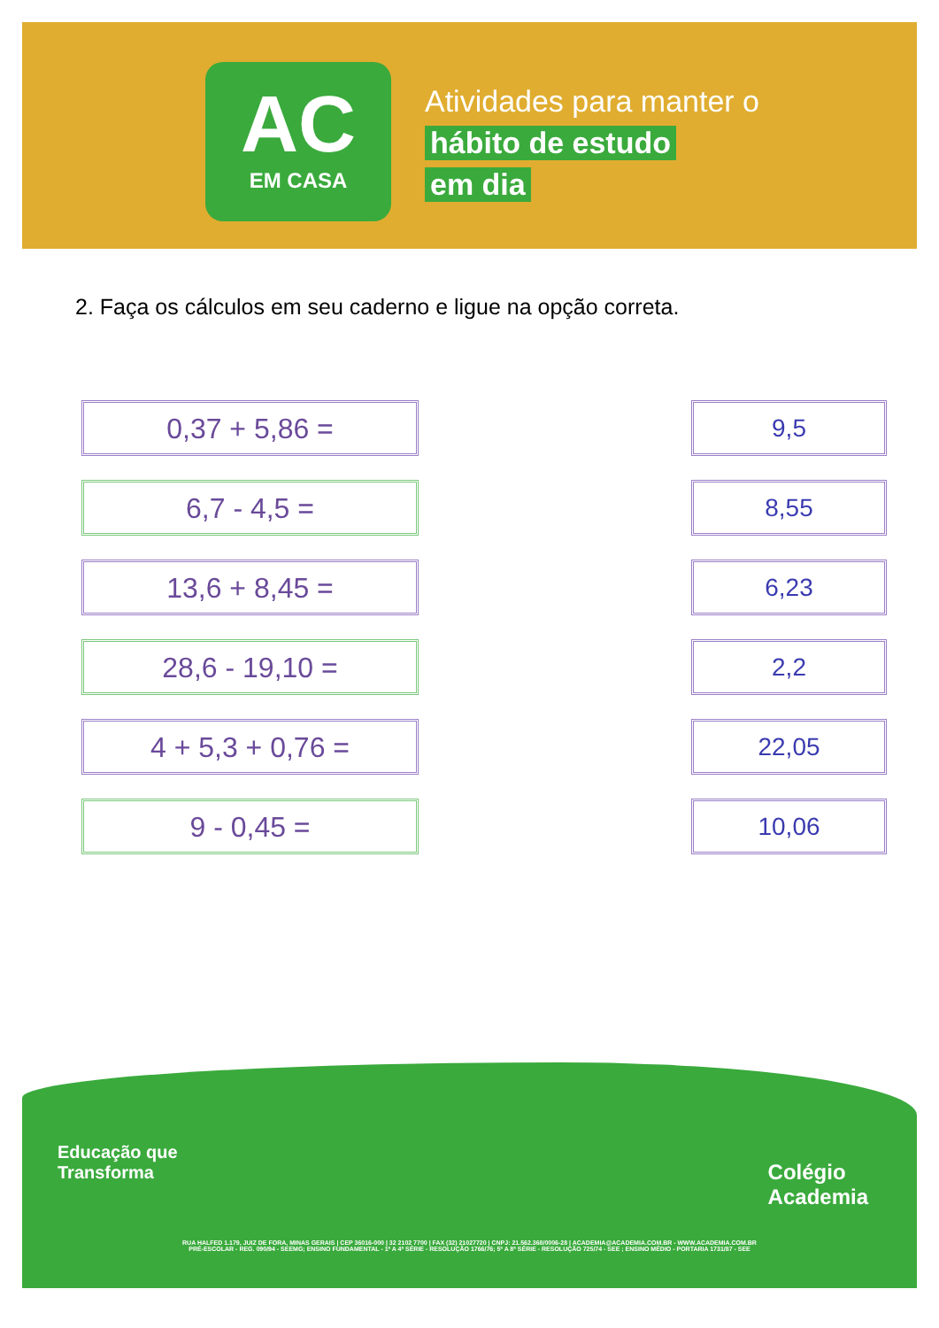AC
EM CASA
Atividades para manter o
hábito de estudo
em dia
2. Faça os cálculos em seu caderno e ligue na opção correta.
0,37 + 5,86 = 9,5
6,7 - 4,5 = 8,55
13,6 + 8,45 = 6,23
28,6 - 19,10 = 2,2
4 + 5,3 + 0,76 = 22,05
9 - 0,45 = 10,06
Educação que
Transforma
Colégio
Academia
RUA HALFED 1.179, JUIZ DE FORA, MINAS GERAIS | CEP 36016-000 | 32 2102 7700 | FAX (32) 21027720 | CNPJ: 21.562.368/0006-28 | ACADEMIA@ACADEMIA.COM.BR - WWW.ACADEMIA.COM.BR
PRÉ-ESCOLAR - REG. 090/94 - SEEMG; ENSINO FUNDAMENTAL - 1ª A 4ª SÉRIE - RESOLUÇÃO 1766/76; 5ª A 8ª SÉRIE - RESOLUÇÃO 725/74 - SEE ; ENSINO MÉDIO - PORTARIA 1731/87 - SEE